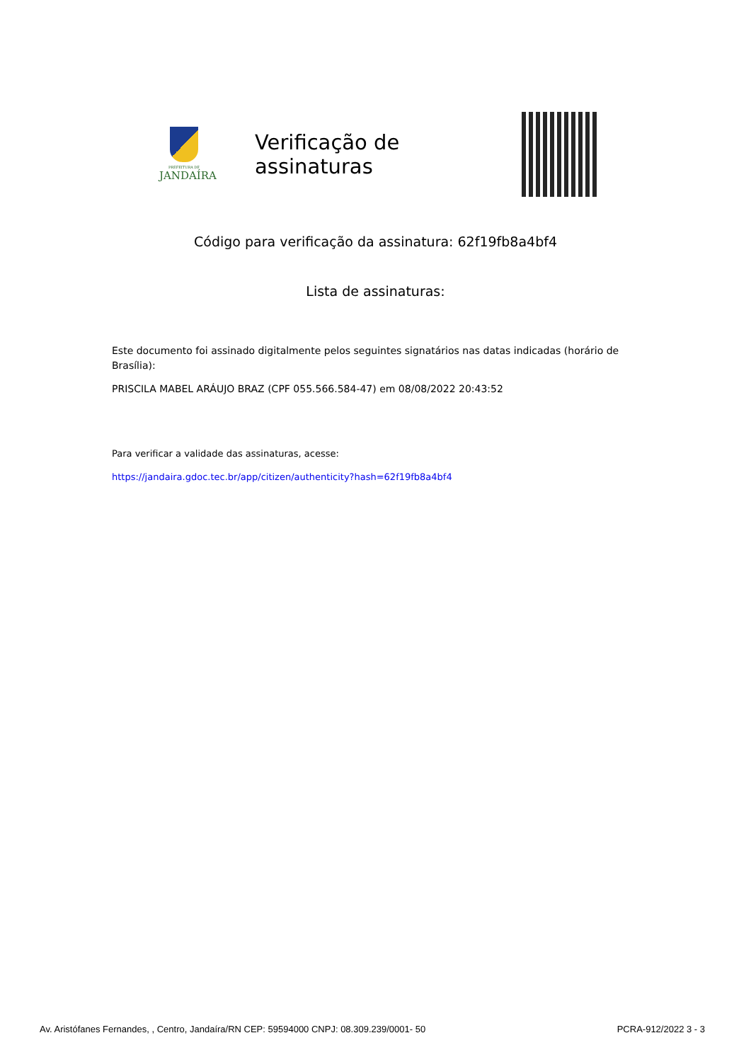PREFEITURA DE
JANDAÍRA
Verificação de assinaturas
Código para verificação da assinatura: 62f19fb8a4bf4
Lista de assinaturas:
Este documento foi assinado digitalmente pelos seguintes signatários nas datas indicadas (horário de Brasília):
PRISCILA MABEL ARÁUJO BRAZ (CPF 055.566.584-47) em 08/08/2022 20:43:52
Para verificar a validade das assinaturas, acesse:
https://jandaira.gdoc.tec.br/app/citizen/authenticity?hash=62f19fb8a4bf4
Av. Aristófanes Fernandes, , Centro, Jandaíra/RN CEP: 59594000 CNPJ: 08.309.239/0001- 50 PCRA-912/2022 3 - 3